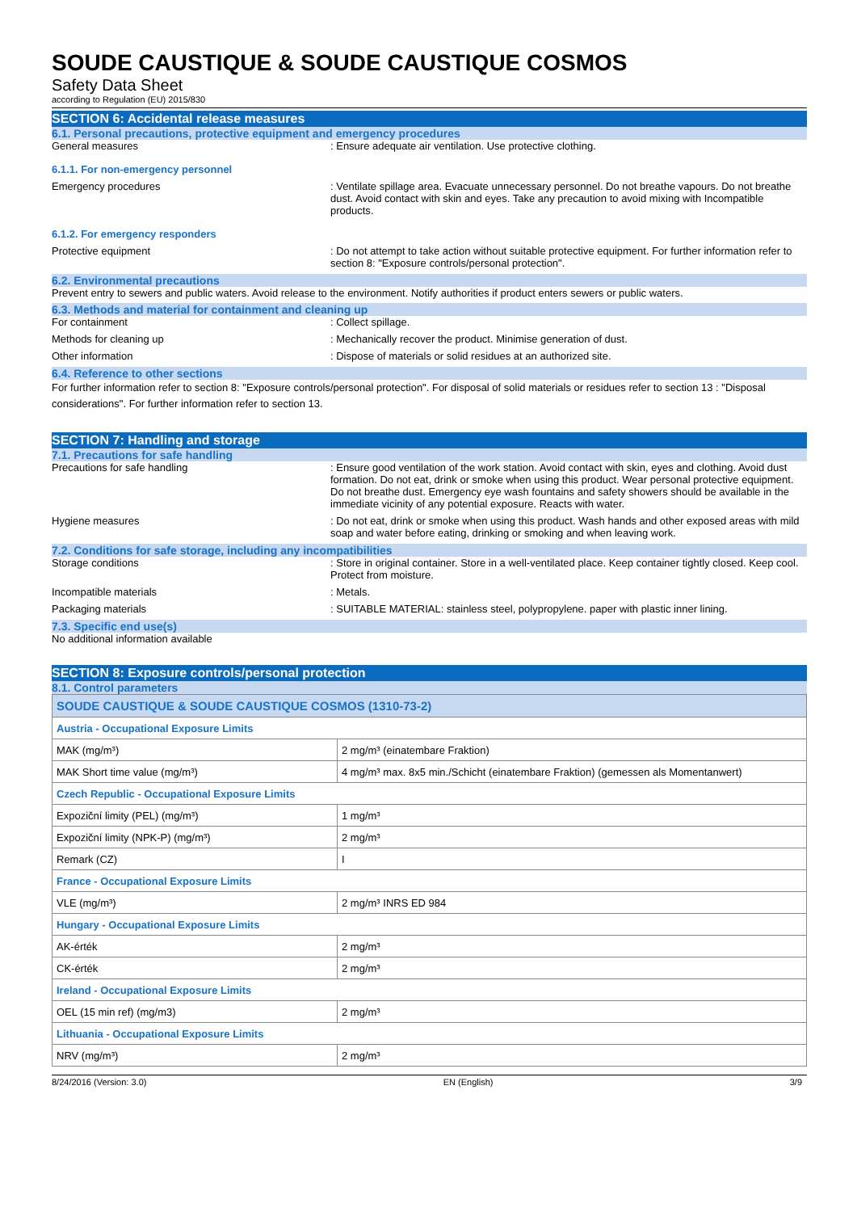SOUDE CAUSTIQUE & SOUDE CAUSTIQUE COSMOS
Safety Data Sheet
according to Regulation (EU) 2015/830
SECTION 6: Accidental release measures
6.1. Personal precautions, protective equipment and emergency procedures
General measures : Ensure adequate air ventilation. Use protective clothing.
6.1.1. For non-emergency personnel
Emergency procedures : Ventilate spillage area. Evacuate unnecessary personnel. Do not breathe vapours. Do not breathe dust. Avoid contact with skin and eyes. Take any precaution to avoid mixing with Incompatible products.
6.1.2. For emergency responders
Protective equipment : Do not attempt to take action without suitable protective equipment. For further information refer to section 8: "Exposure controls/personal protection".
6.2. Environmental precautions
Prevent entry to sewers and public waters. Avoid release to the environment. Notify authorities if product enters sewers or public waters.
6.3. Methods and material for containment and cleaning up
For containment : Collect spillage.
Methods for cleaning up : Mechanically recover the product. Minimise generation of dust.
Other information : Dispose of materials or solid residues at an authorized site.
6.4. Reference to other sections
For further information refer to section 8: "Exposure controls/personal protection". For disposal of solid materials or residues refer to section 13 : "Disposal considerations". For further information refer to section 13.
SECTION 7: Handling and storage
7.1. Precautions for safe handling
Precautions for safe handling : Ensure good ventilation of the work station. Avoid contact with skin, eyes and clothing. Avoid dust formation. Do not eat, drink or smoke when using this product. Wear personal protective equipment. Do not breathe dust. Emergency eye wash fountains and safety showers should be available in the immediate vicinity of any potential exposure. Reacts with water.
Hygiene measures : Do not eat, drink or smoke when using this product. Wash hands and other exposed areas with mild soap and water before eating, drinking or smoking and when leaving work.
7.2. Conditions for safe storage, including any incompatibilities
Storage conditions : Store in original container. Store in a well-ventilated place. Keep container tightly closed. Keep cool. Protect from moisture.
Incompatible materials : Metals.
Packaging materials : SUITABLE MATERIAL: stainless steel, polypropylene. paper with plastic inner lining.
7.3. Specific end use(s)
No additional information available
SECTION 8: Exposure controls/personal protection
8.1. Control parameters
| SOUDE CAUSTIQUE & SOUDE CAUSTIQUE COSMOS (1310-73-2) | |
| Austria - Occupational Exposure Limits | |
| MAK (mg/m³) | 2 mg/m³ (einatembare Fraktion) |
| MAK Short time value (mg/m³) | 4 mg/m³ max. 8x5 min./Schicht (einatembare Fraktion) (gemessen als Momentanwert) |
| Czech Republic - Occupational Exposure Limits | |
| Expoziční limity (PEL) (mg/m³) | 1 mg/m³ |
| Expoziční limity (NPK-P) (mg/m³) | 2 mg/m³ |
| Remark (CZ) | I |
| France - Occupational Exposure Limits | |
| VLE (mg/m³) | 2 mg/m³ INRS ED 984 |
| Hungary - Occupational Exposure Limits | |
| AK-érték | 2 mg/m³ |
| CK-érték | 2 mg/m³ |
| Ireland - Occupational Exposure Limits | |
| OEL (15 min ref) (mg/m3) | 2 mg/m³ |
| Lithuania - Occupational Exposure Limits | |
| NRV (mg/m³) | 2 mg/m³ |
8/24/2016 (Version: 3.0) EN (English) 3/9